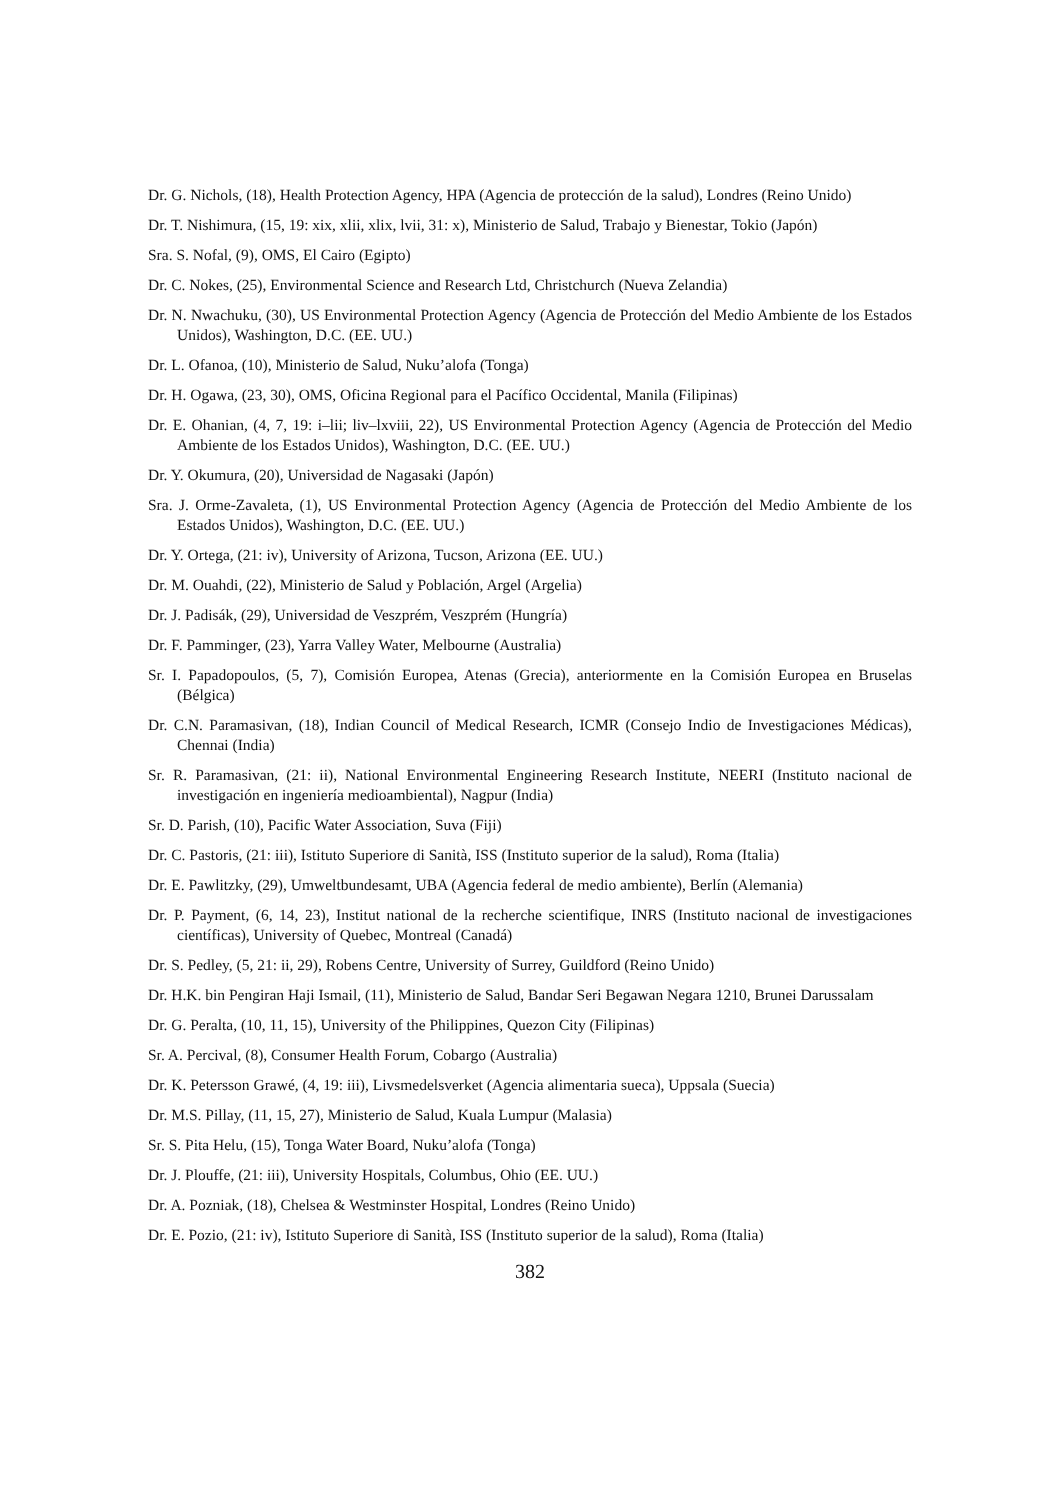Dr. G. Nichols, (18), Health Protection Agency, HPA (Agencia de protección de la salud), Londres (Reino Unido)
Dr. T. Nishimura, (15, 19: xix, xlii, xlix, lvii, 31: x), Ministerio de Salud, Trabajo y Bienestar, Tokio (Japón)
Sra. S. Nofal, (9), OMS, El Cairo (Egipto)
Dr. C. Nokes, (25), Environmental Science and Research Ltd, Christchurch (Nueva Zelandia)
Dr. N. Nwachuku, (30), US Environmental Protection Agency (Agencia de Protección del Medio Ambiente de los Estados Unidos), Washington, D.C. (EE. UU.)
Dr. L. Ofanoa, (10), Ministerio de Salud, Nuku’alofa (Tonga)
Dr. H. Ogawa, (23, 30), OMS, Oficina Regional para el Pacífico Occidental, Manila (Filipinas)
Dr. E. Ohanian, (4, 7, 19: i–lii; liv–lxviii, 22), US Environmental Protection Agency (Agencia de Protección del Medio Ambiente de los Estados Unidos), Washington, D.C. (EE. UU.)
Dr. Y. Okumura, (20), Universidad de Nagasaki (Japón)
Sra. J. Orme-Zavaleta, (1), US Environmental Protection Agency (Agencia de Protección del Medio Ambiente de los Estados Unidos), Washington, D.C. (EE. UU.)
Dr. Y. Ortega, (21: iv), University of Arizona, Tucson, Arizona (EE. UU.)
Dr. M. Ouahdi, (22), Ministerio de Salud y Población, Argel (Argelia)
Dr. J. Padisák, (29), Universidad de Veszprém, Veszprém (Hungría)
Dr. F. Pamminger, (23), Yarra Valley Water, Melbourne (Australia)
Sr. I. Papadopoulos, (5, 7), Comisión Europea, Atenas (Grecia), anteriormente en la Comisión Europea en Bruselas (Bélgica)
Dr. C.N. Paramasivan, (18), Indian Council of Medical Research, ICMR (Consejo Indio de Investigaciones Médicas), Chennai (India)
Sr. R. Paramasivan, (21: ii), National Environmental Engineering Research Institute, NEERI (Instituto nacional de investigación en ingeniería medioambiental), Nagpur (India)
Sr. D. Parish, (10), Pacific Water Association, Suva (Fiji)
Dr. C. Pastoris, (21: iii), Istituto Superiore di Sanità, ISS (Instituto superior de la salud), Roma (Italia)
Dr. E. Pawlitzky, (29), Umweltbundesamt, UBA (Agencia federal de medio ambiente), Berlín (Alemania)
Dr. P. Payment, (6, 14, 23), Institut national de la recherche scientifique, INRS (Instituto nacional de investigaciones científicas), University of Quebec, Montreal (Canadá)
Dr. S. Pedley, (5, 21: ii, 29), Robens Centre, University of Surrey, Guildford (Reino Unido)
Dr. H.K. bin Pengiran Haji Ismail, (11), Ministerio de Salud, Bandar Seri Begawan Negara 1210, Brunei Darussalam
Dr. G. Peralta, (10, 11, 15), University of the Philippines, Quezon City (Filipinas)
Sr. A. Percival, (8), Consumer Health Forum, Cobargo (Australia)
Dr. K. Petersson Grawé, (4, 19: iii), Livsmedelsverket (Agencia alimentaria sueca), Uppsala (Suecia)
Dr. M.S. Pillay, (11, 15, 27), Ministerio de Salud, Kuala Lumpur (Malasia)
Sr. S. Pita Helu, (15), Tonga Water Board, Nuku’alofa (Tonga)
Dr. J. Plouffe, (21: iii), University Hospitals, Columbus, Ohio (EE. UU.)
Dr. A. Pozniak, (18), Chelsea & Westminster Hospital, Londres (Reino Unido)
Dr. E. Pozio, (21: iv), Istituto Superiore di Sanità, ISS (Instituto superior de la salud), Roma (Italia)
382